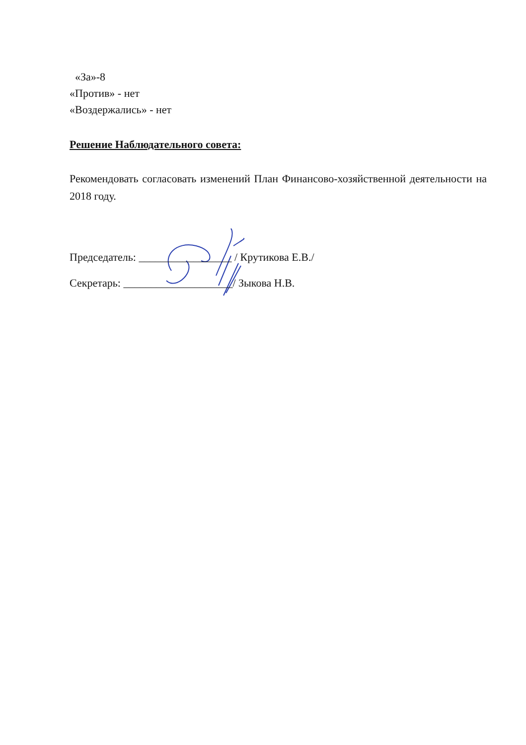«За»-8
«Против» - нет
«Воздержались» - нет
Решение Наблюдательного совета:
Рекомендовать согласовать изменений План Финансово-хозяйственной деятельности на 2018 году.
Председатель: _________________ / Крутикова Е.В./
Секретарь: ____________________/ Зыкова Н.В.